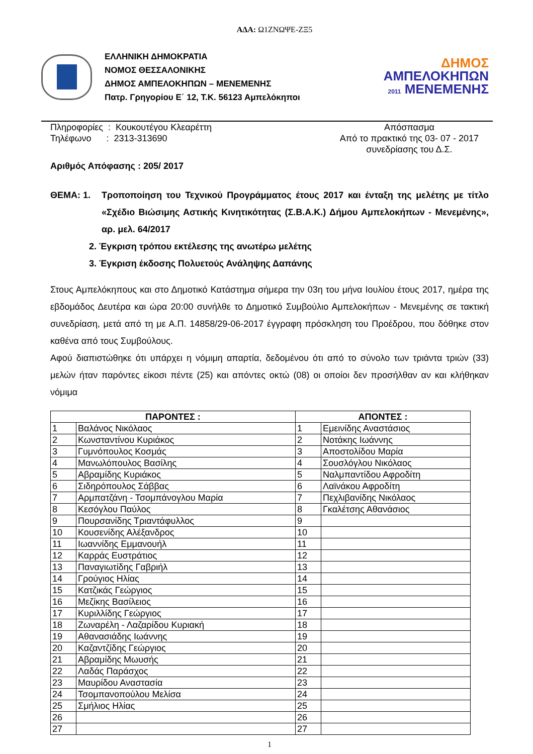ΑΔΑ: Ω1ΖΝΩΨΕ-ΖΞ5
ΕΛΛΗΝΙΚΗ ΔΗΜΟΚΡΑΤΙΑ
ΝΟΜΟΣ ΘΕΣΣΑΛΟΝΙΚΗΣ
ΔΗΜΟΣ ΑΜΠΕΛΟΚΗΠΩΝ – ΜΕΝΕΜΕΝΗΣ
Πατρ. Γρηγορίου Ε΄ 12, Τ.Κ. 56123 Αμπελόκηποι
ΔΗΜΟΣ
ΑΜΠΕΛΟΚΗΠΩΝ
2011 ΜΕΝΕΜΕΝΗΣ
Πληροφορίες : Κουκουτέγου Κλεαρέττη
Τηλέφωνο : 2313-313690
Απόσπασμα
Από το πρακτικό της 03- 07 - 2017
συνεδρίασης του Δ.Σ.
Αριθμός Απόφασης : 205/ 2017
ΘΕΜΑ: 1. Τροποποίηση του Τεχνικού Προγράμματος έτους 2017 και ένταξη της μελέτης με τίτλο «Σχέδιο Βιώσιμης Αστικής Κινητικότητας (Σ.Β.Α.Κ.) Δήμου Αμπελοκήπων - Μενεμένης», αρ. μελ. 64/2017
2. Έγκριση τρόπου εκτέλεσης της ανωτέρω μελέτης
3. Έγκριση έκδοσης Πολυετούς Ανάληψης Δαπάνης
Στους Αμπελόκηπους και στο Δημοτικό Κατάστημα σήμερα την 03η του μήνα Ιουλίου έτους 2017, ημέρα της εβδομάδος Δευτέρα και ώρα 20:00 συνήλθε το Δημοτικό Συμβούλιο Αμπελοκήπων - Μενεμένης σε τακτική συνεδρίαση, μετά από τη με Α.Π. 14858/29-06-2017 έγγραφη πρόσκληση του Προέδρου, που δόθηκε στον καθένα από τους Συμβούλους.
Αφού διαπιστώθηκε ότι υπάρχει η νόμιμη απαρτία, δεδομένου ότι από το σύνολο των τριάντα τριών (33) μελών ήταν παρόντες είκοσι πέντε (25) και απόντες οκτώ (08) οι οποίοι δεν προσήλθαν αν και κλήθηκαν νόμιμα
| ΠΑΡΟΝΤΕΣ : | | ΑΠΟΝΤΕΣ : | |
| --- | --- | --- | --- |
| 1 | Βαλάνος Νικόλαος | 1 | Εμεινίδης Αναστάσιος |
| 2 | Κωνσταντίνου Κυριάκος | 2 | Νοτάκης Ιωάννης |
| 3 | Γυμνόπουλος Κοσμάς | 3 | Αποστολίδου Μαρία |
| 4 | Μανωλόπουλος Βασίλης | 4 | Σουσλόγλου Νικόλαος |
| 5 | Αβραμίδης Κυριάκος | 5 | Ναλμπαντίδου Αφροδίτη |
| 6 | Σιδηρόπουλος Σάββας | 6 | Λαϊνάκου Αφροδίτη |
| 7 | Αρμπατζάνη - Τσομπάνογλου Μαρία | 7 | Πεχλιβανίδης Νικόλαος |
| 8 | Κεσόγλου Παύλος | 8 | Γκαλέτσης Αθανάσιος |
| 9 | Πουρσανίδης Τριαντάφυλλος | 9 | |
| 10 | Κουσενίδης Αλέξανδρος | 10 | |
| 11 | Ιωαννίδης Εμμανουήλ | 11 | |
| 12 | Καρράς Ευστράτιος | 12 | |
| 13 | Παναγιωτίδης Γαβριήλ | 13 | |
| 14 | Γρούγιος Ηλίας | 14 | |
| 15 | Κατζικάς Γεώργιος | 15 | |
| 16 | Μεζίκης Βασίλειος | 16 | |
| 17 | Κυριλλίδης Γεώργιος | 17 | |
| 18 | Ζωναρέλη - Λαζαρίδου Κυριακή | 18 | |
| 19 | Αθανασιάδης Ιωάννης | 19 | |
| 20 | Καζαντζίδης Γεώργιος | 20 | |
| 21 | Αβραμίδης Μωυσής | 21 | |
| 22 | Λαδάς Παράσχος | 22 | |
| 23 | Μαυρίδου Αναστασία | 23 | |
| 24 | Τσομπανοπούλου Μελίσα | 24 | |
| 25 | Σμήλιος Ηλίας | 25 | |
| 26 | | 26 | |
| 27 | | 27 | |
1